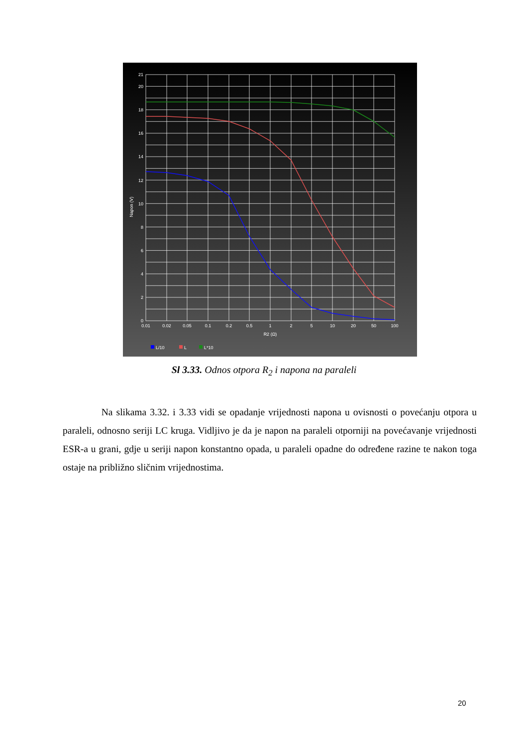0
2
4
6
8
10
12
14
16
18
20
21
Napon (V)
0.01
0.02
0.05
0.1
0.2
0.5
1
2
5
10
20
50
100
R2 (Ω)
L/10
L
L*10
Sl 3.33. Odnos otpora R<sub>2</sub> i napona na paraleli
Na slikama 3.32. i 3.33 vidi se opadanje vrijednosti napona u ovisnosti o povećanju otpora u paraleli, odnosno seriji LC kruga. Vidljivo je da je napon na paraleli otporniji na povećavanje vrijednosti ESR-a u grani, gdje u seriji napon konstantno opada, u paraleli opadne do određene razine te nakon toga ostaje na približno sličnim vrijednostima.
20